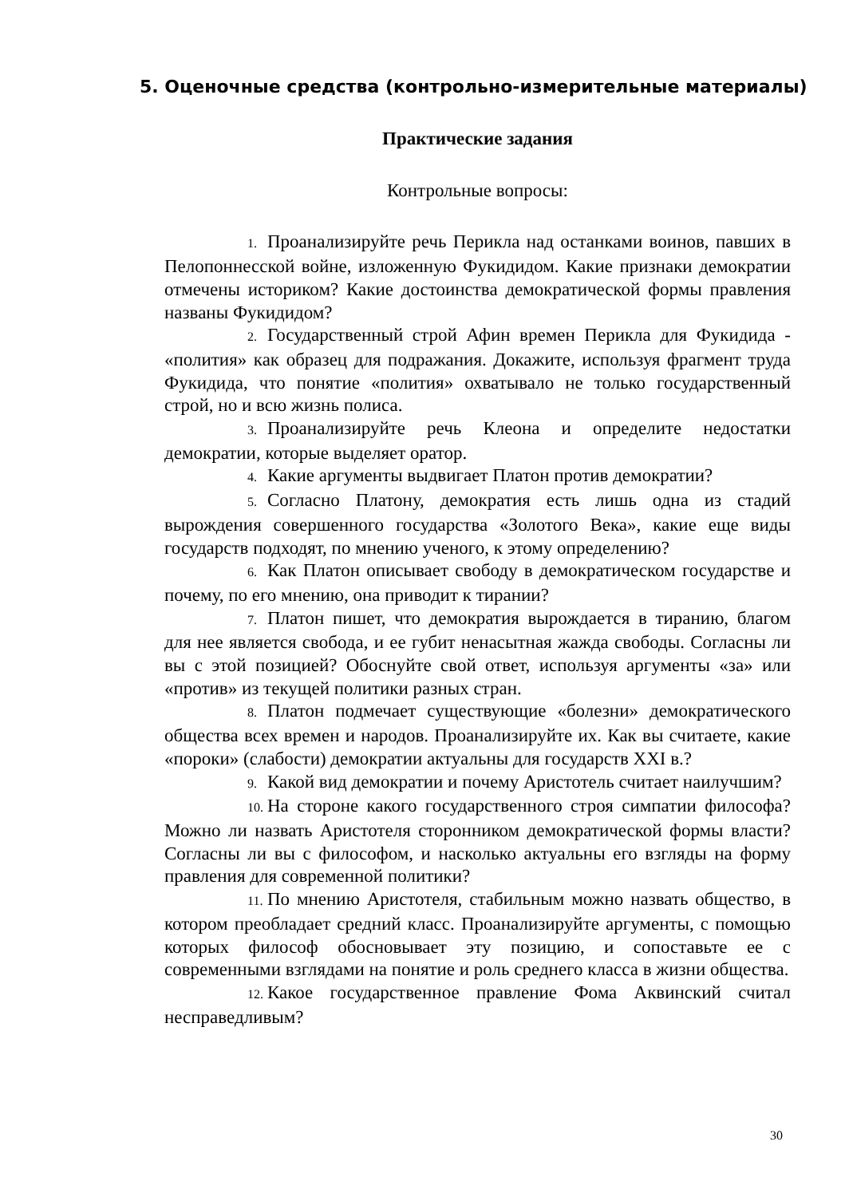5. Оценочные средства (контрольно-измерительные материалы)
Практические задания
Контрольные вопросы:
1. Проанализируйте речь Перикла над останками воинов, павших в Пелопоннесской войне, изложенную Фукидидом. Какие признаки демократии отмечены историком? Какие достоинства демократической формы правления названы Фукидидом?
2. Государственный строй Афин времен Перикла для Фукидида - «полития» как образец для подражания. Докажите, используя фрагмент труда Фукидида, что понятие «полития» охватывало не только государственный строй, но и всю жизнь полиса.
3. Проанализируйте речь Клеона и определите недостатки демократии, которые выделяет оратор.
4. Какие аргументы выдвигает Платон против демократии?
5. Согласно Платону, демократия есть лишь одна из стадий вырождения совершенного государства «Золотого Века», какие еще виды государств подходят, по мнению ученого, к этому определению?
6. Как Платон описывает свободу в демократическом государстве и почему, по его мнению, она приводит к тирании?
7. Платон пишет, что демократия вырождается в тиранию, благом для нее является свобода, и ее губит ненасытная жажда свободы. Согласны ли вы с этой позицией? Обоснуйте свой ответ, используя аргументы «за» или «против» из текущей политики разных стран.
8. Платон подмечает существующие «болезни» демократического общества всех времен и народов. Проанализируйте их. Как вы считаете, какие «пороки» (слабости) демократии актуальны для государств XXI в.?
9. Какой вид демократии и почему Аристотель считает наилучшим?
10. На стороне какого государственного строя симпатии философа? Можно ли назвать Аристотеля сторонником демократической формы власти? Согласны ли вы с философом, и насколько актуальны его взгляды на форму правления для современной политики?
11. По мнению Аристотеля, стабильным можно назвать общество, в котором преобладает средний класс. Проанализируйте аргументы, с помощью которых философ обосновывает эту позицию, и сопоставьте ее с современными взглядами на понятие и роль среднего класса в жизни общества.
12. Какое государственное правление Фома Аквинский считал несправедливым?
30